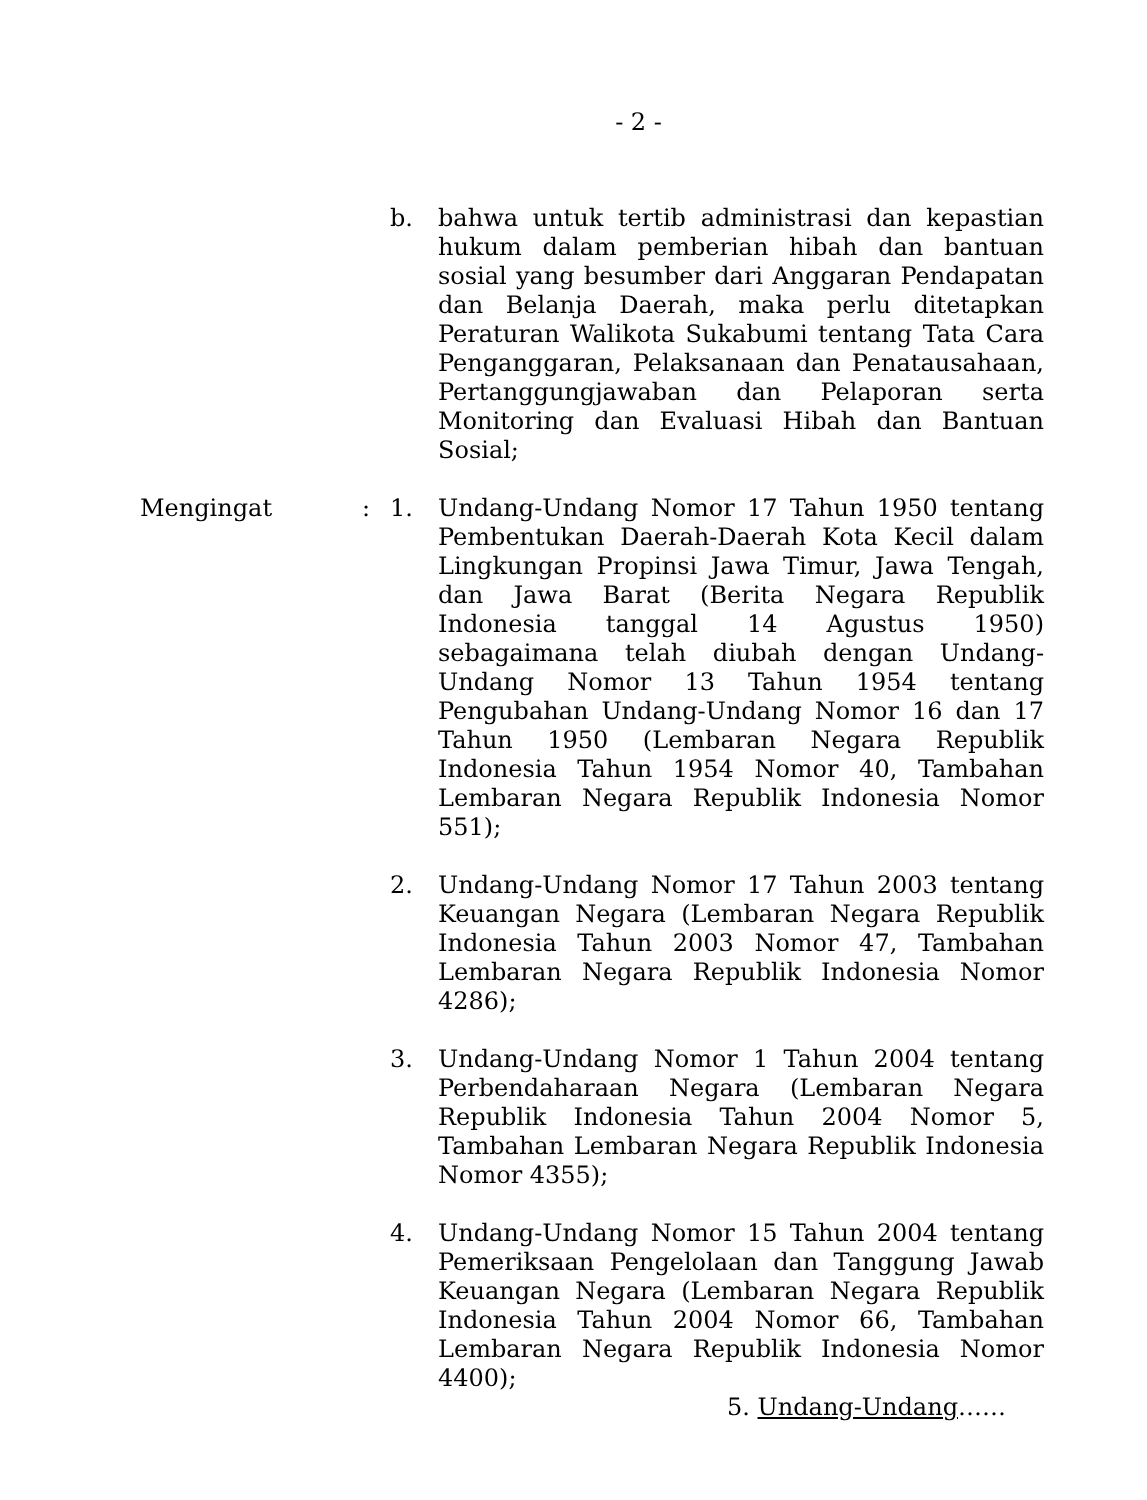- 2 -
b. bahwa untuk tertib administrasi dan kepastian hukum dalam pemberian hibah dan bantuan sosial yang besumber dari Anggaran Pendapatan dan Belanja Daerah, maka perlu ditetapkan Peraturan Walikota Sukabumi tentang Tata Cara Penganggaran, Pelaksanaan dan Penatausahaan, Pertanggungjawaban dan Pelaporan serta Monitoring dan Evaluasi Hibah dan Bantuan Sosial;
Mengingat: 1. Undang-Undang Nomor 17 Tahun 1950 tentang Pembentukan Daerah-Daerah Kota Kecil dalam Lingkungan Propinsi Jawa Timur, Jawa Tengah, dan Jawa Barat (Berita Negara Republik Indonesia tanggal 14 Agustus 1950) sebagaimana telah diubah dengan Undang-Undang Nomor 13 Tahun 1954 tentang Pengubahan Undang-Undang Nomor 16 dan 17 Tahun 1950 (Lembaran Negara Republik Indonesia Tahun 1954 Nomor 40, Tambahan Lembaran Negara Republik Indonesia Nomor 551);
2. Undang-Undang Nomor 17 Tahun 2003 tentang Keuangan Negara (Lembaran Negara Republik Indonesia Tahun 2003 Nomor 47, Tambahan Lembaran Negara Republik Indonesia Nomor 4286);
3. Undang-Undang Nomor 1 Tahun 2004 tentang Perbendaharaan Negara (Lembaran Negara Republik Indonesia Tahun 2004 Nomor 5, Tambahan Lembaran Negara Republik Indonesia Nomor 4355);
4. Undang-Undang Nomor 15 Tahun 2004 tentang Pemeriksaan Pengelolaan dan Tanggung Jawab Keuangan Negara (Lembaran Negara Republik Indonesia Tahun 2004 Nomor 66, Tambahan Lembaran Negara Republik Indonesia Nomor 4400);
5. Undang-Undang……